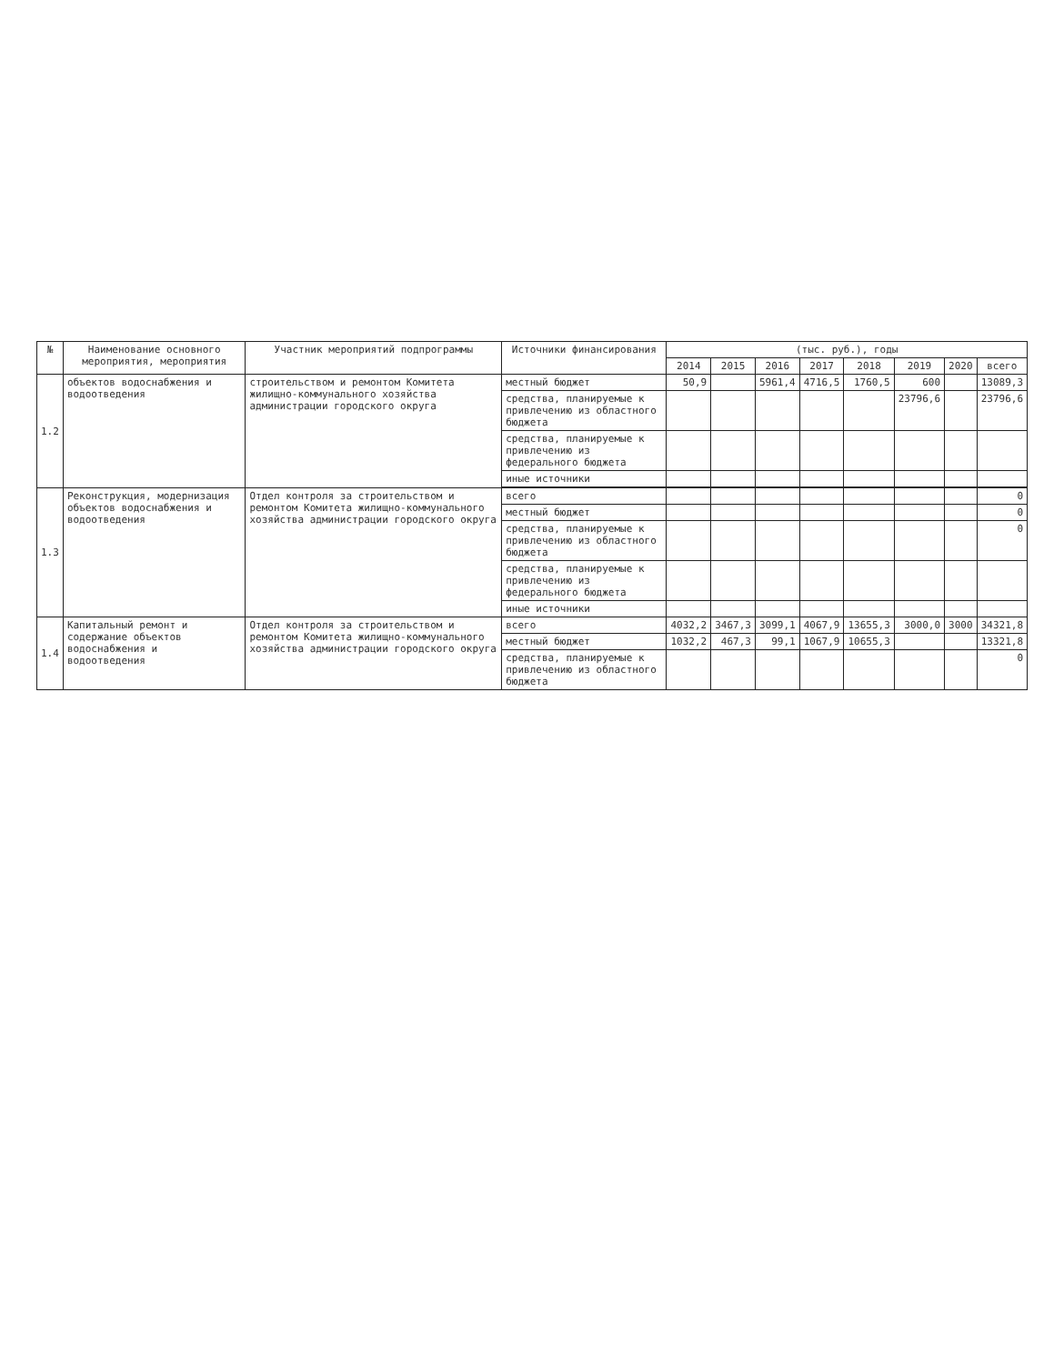| № | Наименование основного мероприятия, мероприятия | Участник мероприятий подпрограммы | Источники финансирования | (тыс. руб.), годы | | | | | | | |
| --- | --- | --- | --- | --- | --- | --- | --- | --- | --- | --- | --- |
| | | | | 2014 | 2015 | 2016 | 2017 | 2018 | 2019 | 2020 | всего |
| 1.2 | объектов водоснабжения и водоотведения | строительством и ремонтом Комитета жилищно-коммунального хозяйства администрации городского округа | местный бюджет | 50,9 | | 5961,4 | 4716,5 | 1760,5 | 600 | | 13089,3 |
| | | | средства, планируемые к привлечению из областного бюджета | | | | | | 23796,6 | | 23796,6 |
| | | | средства, планируемые к привлечению из федерального бюджета | | | | | | | | |
| | | | иные источники | | | | | | | | |
| 1.3 | Реконструкция, модернизация объектов водоснабжения и водоотведения | Отдел контроля за строительством и ремонтом Комитета жилищно-коммунального хозяйства администрации городского округа | всего | | | | | | | | 0 |
| | | | местный бюджет | | | | | | | | 0 |
| | | | средства, планируемые к привлечению из областного бюджета | | | | | | | | 0 |
| | | | средства, планируемые к привлечению из федерального бюджета | | | | | | | | |
| | | | иные источники | | | | | | | | |
| 1.4 | Капитальный ремонт и содержание объектов водоснабжения и водоотведения | Отдел контроля за строительством и ремонтом Комитета жилищно-коммунального хозяйства администрации городского округа | всего | 4032,2 | 3467,3 | 3099,1 | 4067,9 | 13655,3 | 3000,0 | 3000 | 34321,8 |
| | | | местный бюджет | 1032,2 | 467,3 | 99,1 | 1067,9 | 10655,3 | | | 13321,8 |
| | | | средства, планируемые к привлечению из областного бюджета | | | | | | | | 0 |